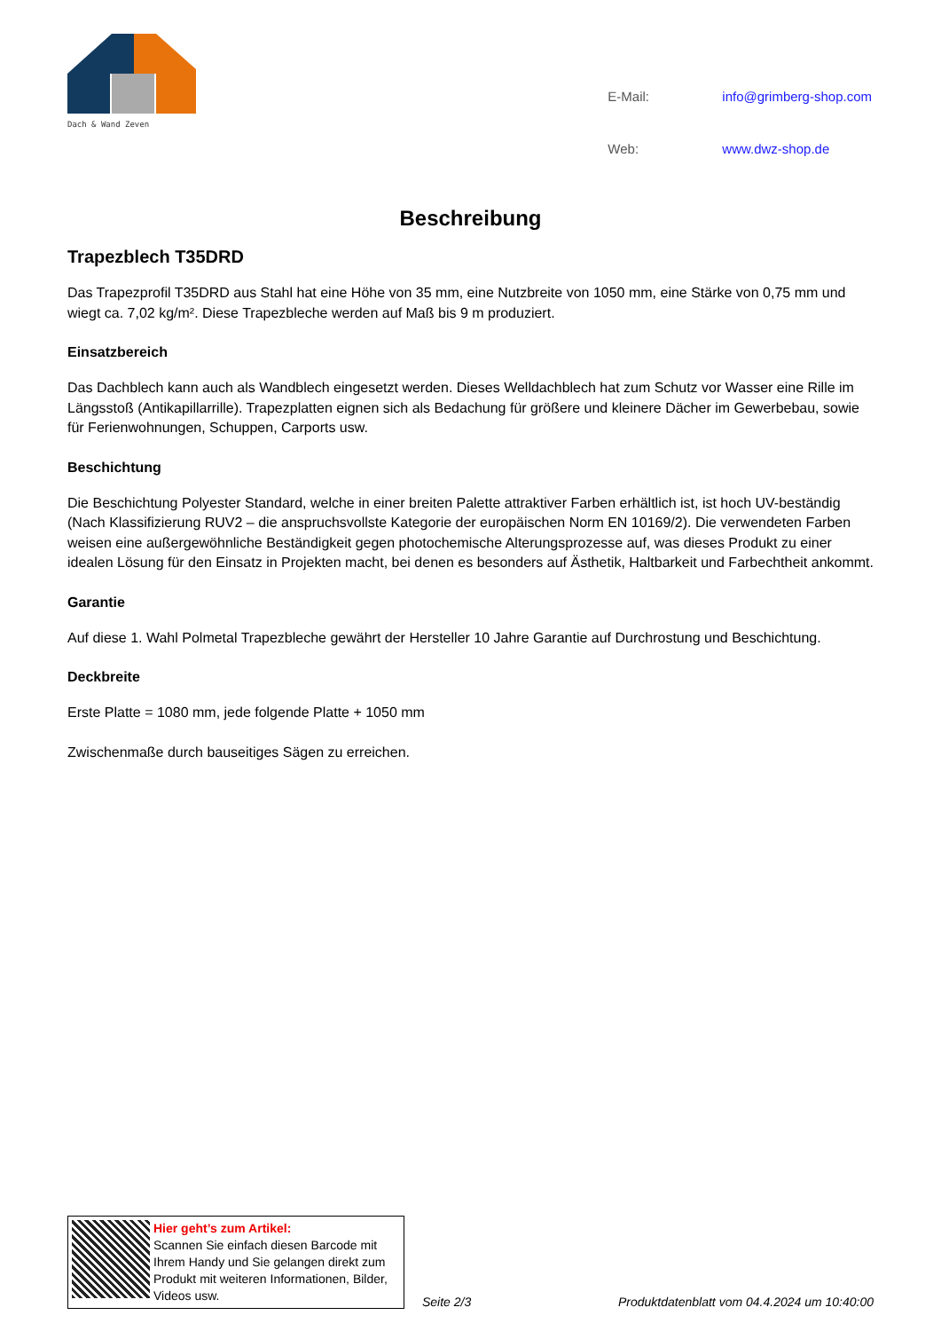Dach & Wand Zeven
| E-Mail: | info@grimberg-shop.com |
| Web: | www.dwz-shop.de |
Beschreibung
Trapezblech T35DRD
Das Trapezprofil T35DRD aus Stahl hat eine Höhe von 35 mm, eine Nutzbreite von 1050 mm, eine Stärke von 0,75 mm und wiegt ca. 7,02 kg/m². Diese Trapezbleche werden auf Maß bis 9 m produziert.
Einsatzbereich
Das Dachblech kann auch als Wandblech eingesetzt werden. Dieses Welldachblech hat zum Schutz vor Wasser eine Rille im Längsstoß (Antikapillarrille). Trapezplatten eignen sich als Bedachung für größere und kleinere Dächer im Gewerbebau, sowie für Ferienwohnungen, Schuppen, Carports usw.
Beschichtung
Die Beschichtung Polyester Standard, welche in einer breiten Palette attraktiver Farben erhältlich ist, ist hoch UV-beständig (Nach Klassifizierung RUV2 – die anspruchsvollste Kategorie der europäischen Norm EN 10169/2). Die verwendeten Farben weisen eine außergewöhnliche Beständigkeit gegen photochemische Alterungsprozesse auf, was dieses Produkt zu einer idealen Lösung für den Einsatz in Projekten macht, bei denen es besonders auf Ästhetik, Haltbarkeit und Farbechtheit ankommt.
Garantie
Auf diese 1. Wahl Polmetal Trapezbleche gewährt der Hersteller 10 Jahre Garantie auf Durchrostung und Beschichtung.
Deckbreite
Erste Platte = 1080 mm, jede folgende Platte + 1050 mm
Zwischenmaße durch bauseitiges Sägen zu erreichen.
Hier geht’s zum Artikel:
Scannen Sie einfach diesen Barcode mit Ihrem Handy und Sie gelangen direkt zum Produkt mit weiteren Informationen, Bilder, Videos usw.
Seite 2/3
Produktdatenblatt vom 04.4.2024 um 10:40:00